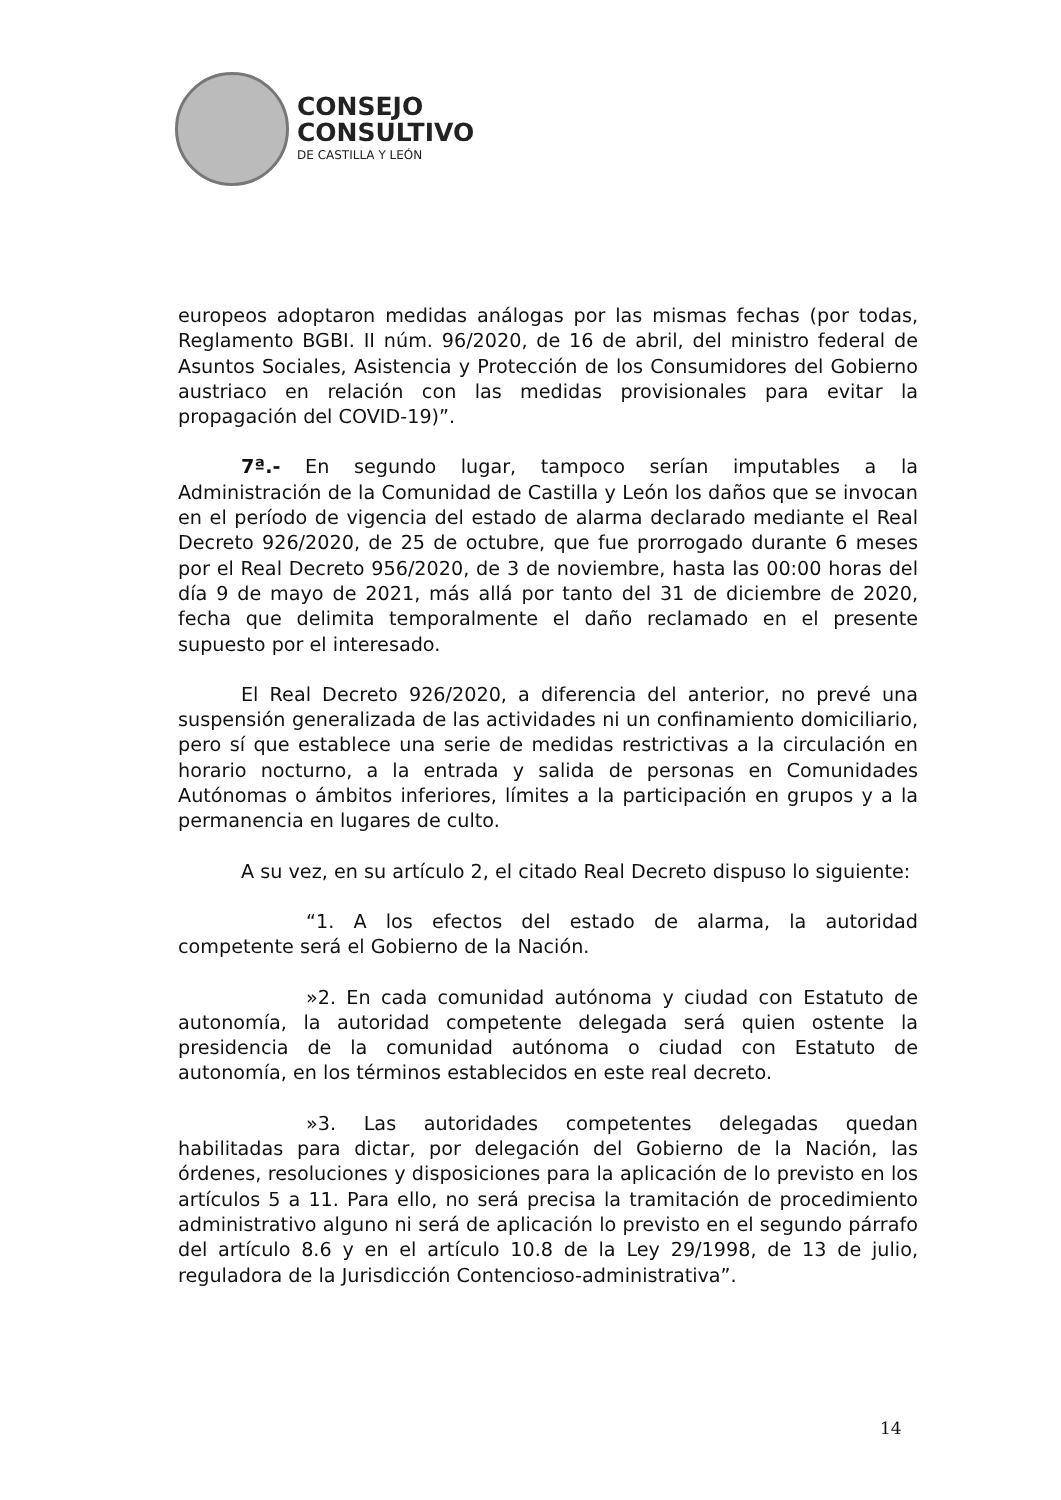CONSEJO
CONSULTIVO
DE CASTILLA Y LEÓN
europeos adoptaron medidas análogas por las mismas fechas (por todas, Reglamento BGBI. II núm. 96/2020, de 16 de abril, del ministro federal de Asuntos Sociales, Asistencia y Protección de los Consumidores del Gobierno austriaco en relación con las medidas provisionales para evitar la propagación del COVID-19)”.
7ª.- En segundo lugar, tampoco serían imputables a la Administración de la Comunidad de Castilla y León los daños que se invocan en el período de vigencia del estado de alarma declarado mediante el Real Decreto 926/2020, de 25 de octubre, que fue prorrogado durante 6 meses por el Real Decreto 956/2020, de 3 de noviembre, hasta las 00:00 horas del día 9 de mayo de 2021, más allá por tanto del 31 de diciembre de 2020, fecha que delimita temporalmente el daño reclamado en el presente supuesto por el interesado.
El Real Decreto 926/2020, a diferencia del anterior, no prevé una suspensión generalizada de las actividades ni un confinamiento domiciliario, pero sí que establece una serie de medidas restrictivas a la circulación en horario nocturno, a la entrada y salida de personas en Comunidades Autónomas o ámbitos inferiores, límites a la participación en grupos y a la permanencia en lugares de culto.
A su vez, en su artículo 2, el citado Real Decreto dispuso lo siguiente:
“1. A los efectos del estado de alarma, la autoridad competente será el Gobierno de la Nación.
»2. En cada comunidad autónoma y ciudad con Estatuto de autonomía, la autoridad competente delegada será quien ostente la presidencia de la comunidad autónoma o ciudad con Estatuto de autonomía, en los términos establecidos en este real decreto.
»3. Las autoridades competentes delegadas quedan habilitadas para dictar, por delegación del Gobierno de la Nación, las órdenes, resoluciones y disposiciones para la aplicación de lo previsto en los artículos 5 a 11. Para ello, no será precisa la tramitación de procedimiento administrativo alguno ni será de aplicación lo previsto en el segundo párrafo del artículo 8.6 y en el artículo 10.8 de la Ley 29/1998, de 13 de julio, reguladora de la Jurisdicción Contencioso-administrativa”.
14